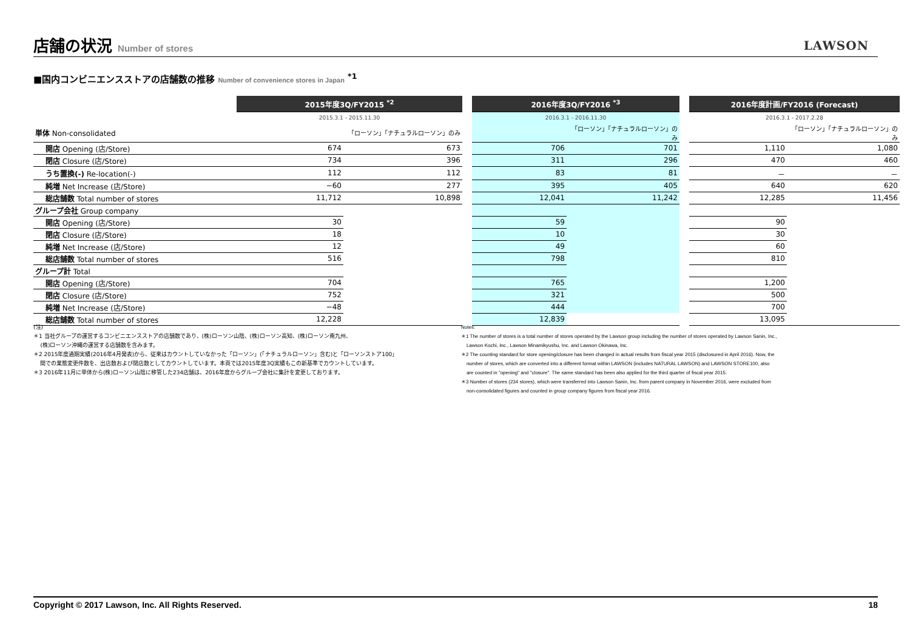店舗の状況 Number of stores
LAWSON
■国内コンビニエンスストアの店舗数の推移 Number of convenience stores in Japan <sup>*1</sup>
| | 2015年度3Q/FY2015 <sup>*2</sup> | | | 2016年度3Q/FY2016 <sup>*3</sup> | | | 2016年度計画/FY2016 (Forecast) | |
| | 2015.3.1 - 2015.11.30 | | | 2016.3.1 - 2016.11.30 | | | 2016.3.1 - 2017.2.28 | |
| 単体 Non-consolidated | | 「ローソン」「ナチュラルローソン」のみ | | | 「ローソン」「ナチュラルローソン」のみ | | | 「ローソン」「ナチュラルローソン」のみ |
| 開店 Opening (店/Store) | 674 | 673 | | 706 | 701 | | 1,110 | 1,080 |
| 閉店 Closure (店/Store) | 734 | 396 | | 311 | 296 | | 470 | 460 |
| うち置換(-) Re-location(-) | 112 | 112 | | 83 | 81 | | － | － |
| 純増 Net Increase (店/Store) | −60 | 277 | | 395 | 405 | | 640 | 620 |
| 総店舗数 Total number of stores | 11,712 | 10,898 | | 12,041 | 11,242 | | 12,285 | 11,456 |
| グループ会社 Group company | | | | | | | | |
| 開店 Opening (店/Store) | 30 | | | 59 | | | 90 | |
| 閉店 Closure (店/Store) | 18 | | | 10 | | | 30 | |
| 純増 Net Increase (店/Store) | 12 | | | 49 | | | 60 | |
| 総店舗数 Total number of stores | 516 | | | 798 | | | 810 | |
| グループ計 Total | | | | | | | | |
| 開店 Opening (店/Store) | 704 | | | 765 | | | 1,200 | |
| 閉店 Closure (店/Store) | 752 | | | 321 | | | 500 | |
| 純増 Net Increase (店/Store) | −48 | | | 444 | | | 700 | |
| 総店舗数 Total number of stores | 12,228 | | | 12,839 | | | 13,095 | |
(注)
＊1 当社グループの運営するコンビニエンスストアの店舗数であり、(株)ローソン山陰、(株)ローソン高知、(株)ローソン南九州、
(株)ローソン沖縄の運営する店舗数を含みます。
＊2 2015年度通期実績(2016年4月発表)から、従来はカウントしていなかった「ローソン」(「ナチュラルローソン」含む)と「ローソンストア100」
間での業態変更件数を、出店数および閉店数としてカウントしています。本頁では2015年度3Q実績もこの新基準でカウントしています。
＊3 2016年11月に単体から(株)ローソン山陰に移管した234店舗は、2016年度からグループ会社に集計を変更しております。
Notes:
＊1 The number of stores is a total number of stores operated by the Lawson group including the number of stores operated by Lawson Sanin, Inc.,
Lawson Kochi, Inc., Lawson Minamikyushu, Inc. and Lawson Okinawa, Inc.
＊2 The counting standard for store opening/closure has been changed in actual results from fiscal year 2015 (disclosured in April 2016). Now, the
number of stores, which are converted into a different format within LAWSON (includes NATURAL LAWSON) and LAWSON STORE100, also
are counted in "opening" and "closure". The same standard has been also applied for the third quarter of fiscal year 2015.
＊3 Number of stores (234 stores), which were transferred into Lawson Sanin, Inc. from parent company in November 2016, were excluded from
non-consolidated figures and counted in group company figures from fiscal year 2016.
Copyright © 2017 Lawson, Inc. All Rights Reserved. 18